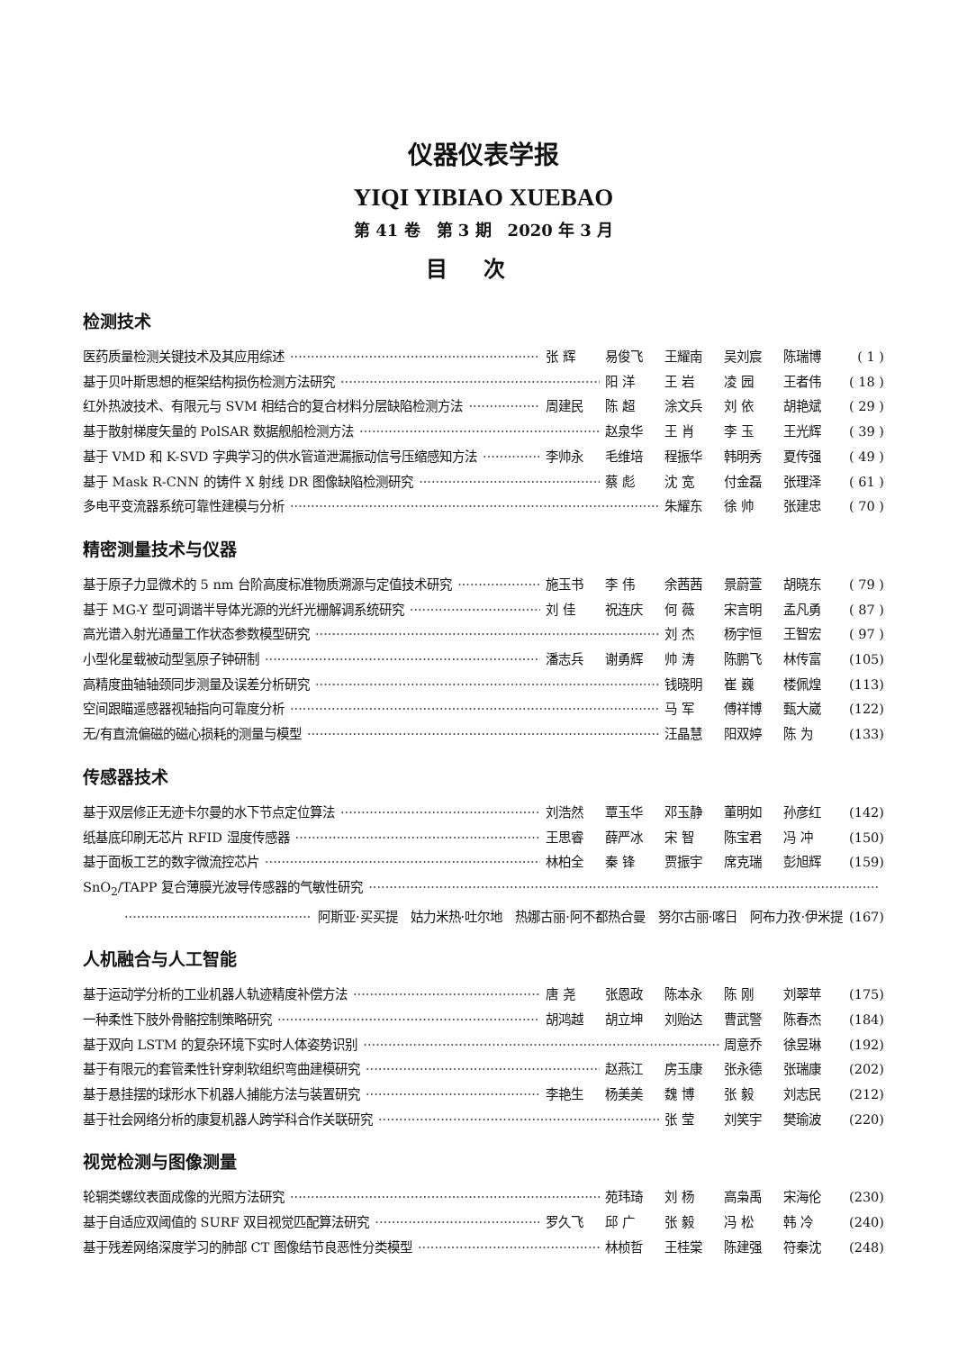仪器仪表学报
YIQI YIBIAO XUEBAO
第 41 卷　第 3 期　2020 年 3 月
目次
检测技术
医药质量检测关键技术及其应用综述 张 辉 易俊飞 王耀南 吴刘宸 陈瑞博 ( 1 )
基于贝叶斯思想的框架结构损伤检测方法研究 阳 洋 王 岩 凌 园 王者伟 ( 18 )
红外热波技术、有限元与 SVM 相结合的复合材料分层缺陷检测方法 周建民 陈 超 涂文兵 刘 依 胡艳斌 ( 29 )
基于散射梯度矢量的 PolSAR 数据舰船检测方法 赵泉华 王 肖 李 玉 王光辉 ( 39 )
基于 VMD 和 K-SVD 字典学习的供水管道泄漏振动信号压缩感知方法 李帅永 毛维培 程振华 韩明秀 夏传强 ( 49 )
基于 Mask R-CNN 的铸件 X 射线 DR 图像缺陷检测研究 蔡 彪 沈 宽 付金磊 张理泽 ( 61 )
多电平变流器系统可靠性建模与分析 朱耀东 徐 帅 张建忠 ( 70 )
精密测量技术与仪器
基于原子力显微术的 5 nm 台阶高度标准物质溯源与定值技术研究 施玉书 李 伟 余茜茜 景蔚萱 胡晓东 ( 79 )
基于 MG-Y 型可调谐半导体光源的光纤光栅解调系统研究 刘 佳 祝连庆 何 薇 宋言明 孟凡勇 ( 87 )
高光谱入射光通量工作状态参数模型研究 刘 杰 杨宇恒 王智宏 ( 97 )
小型化星载被动型氢原子钟研制 潘志兵 谢勇辉 帅 涛 陈鹏飞 林传富 (105)
高精度曲轴轴颈同步测量及误差分析研究 钱晓明 崔 巍 楼佩煌 (113)
空间跟瞄遥感器视轴指向可靠度分析 马 军 傅祥博 甄大崴 (122)
无/有直流偏磁的磁心损耗的测量与模型 汪晶慧 阳双婷 陈 为 (133)
传感器技术
基于双层修正无迹卡尔曼的水下节点定位算法 刘浩然 覃玉华 邓玉静 董明如 孙彦红 (142)
纸基底印刷无芯片 RFID 湿度传感器 王思睿 薛严冰 宋 智 陈宝君 冯 冲 (150)
基于面板工艺的数字微流控芯片 林柏全 秦 锋 贾振宇 席克瑞 彭旭辉 (159)
SnO<sub>2</sub>/TAPP 复合薄膜光波导传感器的气敏性研究
阿斯亚·买买提　姑力米热·吐尔地　热娜古丽·阿不都热合曼　努尔古丽·喀日　阿布力孜·伊米提 (167)
人机融合与人工智能
基于运动学分析的工业机器人轨迹精度补偿方法 唐 尧 张恩政 陈本永 陈 刚 刘翠苹 (175)
一种柔性下肢外骨骼控制策略研究 胡鸿越 胡立坤 刘贻达 曹武警 陈春杰 (184)
基于双向 LSTM 的复杂环境下实时人体姿势识别 周意乔 徐昱琳 (192)
基于有限元的套管柔性针穿刺软组织弯曲建模研究 赵燕江 房玉康 张永德 张瑞康 (202)
基于悬挂摆的球形水下机器人捕能方法与装置研究 李艳生 杨美美 魏 博 张 毅 刘志民 (212)
基于社会网络分析的康复机器人跨学科合作关联研究 张 莹 刘笑宇 樊瑜波 (220)
视觉检测与图像测量
轮辋类螺纹表面成像的光照方法研究 苑玮琦 刘 杨 高枭禹 宋海伦 (230)
基于自适应双阈值的 SURF 双目视觉匹配算法研究 罗久飞 邱 广 张 毅 冯 松 韩 冷 (240)
基于残差网络深度学习的肺部 CT 图像结节良恶性分类模型 林桢哲 王桂棠 陈建强 符秦沈 (248)